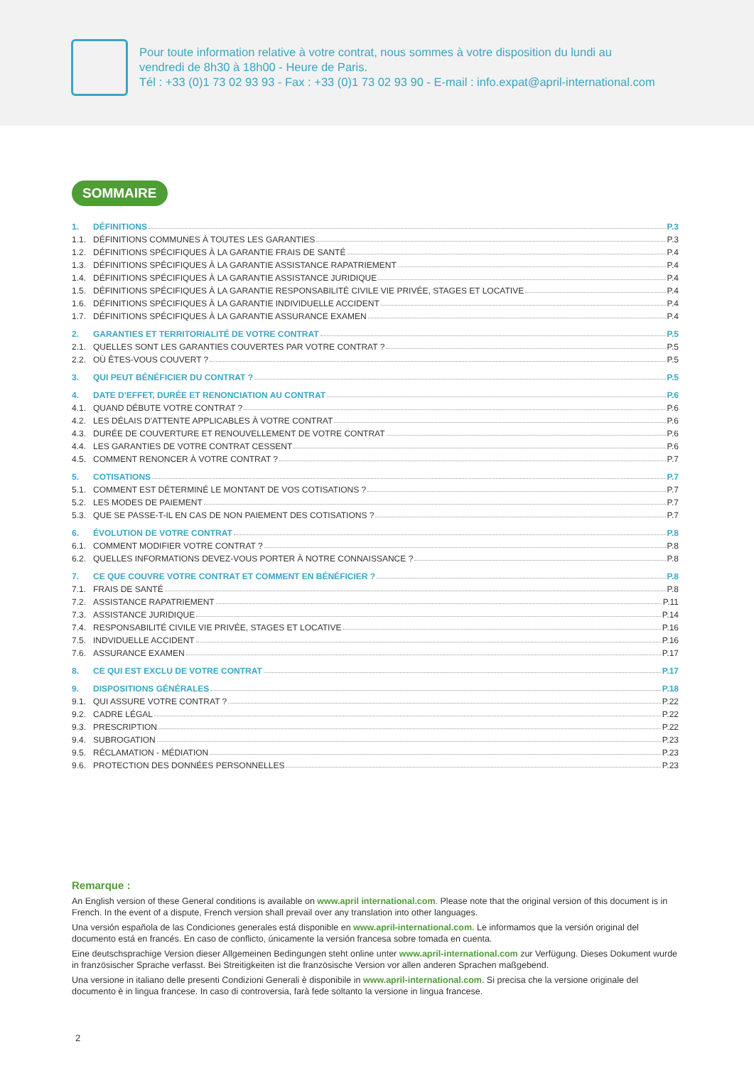Pour toute information relative à votre contrat, nous sommes à votre disposition du lundi au
vendredi de 8h30 à 18h00 - Heure de Paris.
Tél : +33 (0)1 73 02 93 93 - Fax : +33 (0)1 73 02 93 90 - E-mail : info.expat@april-international.com
SOMMAIRE
1. DÉFINITIONS P.3
1.1. DÉFINITIONS COMMUNES À TOUTES LES GARANTIES P.3
1.2. DÉFINITIONS SPÉCIFIQUES À LA GARANTIE FRAIS DE SANTÉ P.4
1.3. DÉFINITIONS SPÉCIFIQUES À LA GARANTIE ASSISTANCE RAPATRIEMENT P.4
1.4. DÉFINITIONS SPÉCIFIQUES À LA GARANTIE ASSISTANCE JURIDIQUE P.4
1.5. DÉFINITIONS SPÉCIFIQUES À LA GARANTIE RESPONSABILITÉ CIVILE VIE PRIVÉE, STAGES ET LOCATIVE P.4
1.6. DÉFINITIONS SPÉCIFIQUES À LA GARANTIE INDIVIDUELLE ACCIDENT P.4
1.7. DÉFINITIONS SPÉCIFIQUES À LA GARANTIE ASSURANCE EXAMEN P.4
2. GARANTIES ET TERRITORIALITÉ DE VOTRE CONTRAT P.5
2.1. QUELLES SONT LES GARANTIES COUVERTES PAR VOTRE CONTRAT ? P.5
2.2. OÙ ÊTES-VOUS COUVERT ? P.5
3. QUI PEUT BÉNÉFICIER DU CONTRAT ? P.5
4. DATE D'EFFET, DURÉE ET RENONCIATION AU CONTRAT P.6
4.1. QUAND DÉBUTE VOTRE CONTRAT ? P.6
4.2. LES DÉLAIS D'ATTENTE APPLICABLES À VOTRE CONTRAT P.6
4.3. DURÉE DE COUVERTURE ET RENOUVELLEMENT DE VOTRE CONTRAT P.6
4.4. LES GARANTIES DE VOTRE CONTRAT CESSENT P.6
4.5. COMMENT RENONCER À VOTRE CONTRAT ? P.7
5. COTISATIONS P.7
5.1. COMMENT EST DÉTERMINÉ LE MONTANT DE VOS COTISATIONS ? P.7
5.2. LES MODES DE PAIEMENT P.7
5.3. QUE SE PASSE-T-IL EN CAS DE NON PAIEMENT DES COTISATIONS ? P.7
6. ÉVOLUTION DE VOTRE CONTRAT P.8
6.1. COMMENT MODIFIER VOTRE CONTRAT ? P.8
6.2. QUELLES INFORMATIONS DEVEZ-VOUS PORTER À NOTRE CONNAISSANCE ? P.8
7. CE QUE COUVRE VOTRE CONTRAT ET COMMENT EN BÉNÉFICIER ? P.8
7.1. FRAIS DE SANTÉ P.8
7.2. ASSISTANCE RAPATRIEMENT P.11
7.3. ASSISTANCE JURIDIQUE P.14
7.4. RESPONSABILITÉ CIVILE VIE PRIVÉE, STAGES ET LOCATIVE P.16
7.5. INDVIDUELLE ACCIDENT P.16
7.6. ASSURANCE EXAMEN P.17
8. CE QUI EST EXCLU DE VOTRE CONTRAT P.17
9. DISPOSITIONS GÉNÉRALES P.18
9.1. QUI ASSURE VOTRE CONTRAT ? P.22
9.2. CADRE LÉGAL P.22
9.3. PRESCRIPTION P.22
9.4. SUBROGATION P.23
9.5. RÉCLAMATION - MÉDIATION P.23
9.6. PROTECTION DES DONNÉES PERSONNELLES P.23
Remarque :
An English version of these General conditions is available on www.april international.com. Please note that the original version of this document is in French. In the event of a dispute, French version shall prevail over any translation into other languages.
Una versión española de las Condiciones generales está disponible en www.april-international.com. Le informamos que la versión original del documento está en francés. En caso de conflicto, únicamente la versión francesa sobre tomada en cuenta.
Eine deutschsprachige Version dieser Allgemeinen Bedingungen steht online unter www.april-international.com zur Verfügung. Dieses Dokument wurde in französischer Sprache verfasst. Bei Streitigkeiten ist die französische Version vor allen anderen Sprachen maßgebend.
Una versione in italiano delle presenti Condizioni Generali è disponibile in www.april-international.com. Si precisa che la versione originale del documento è in lingua francese. In caso di controversia, farà fede soltanto la versione in lingua francese.
2